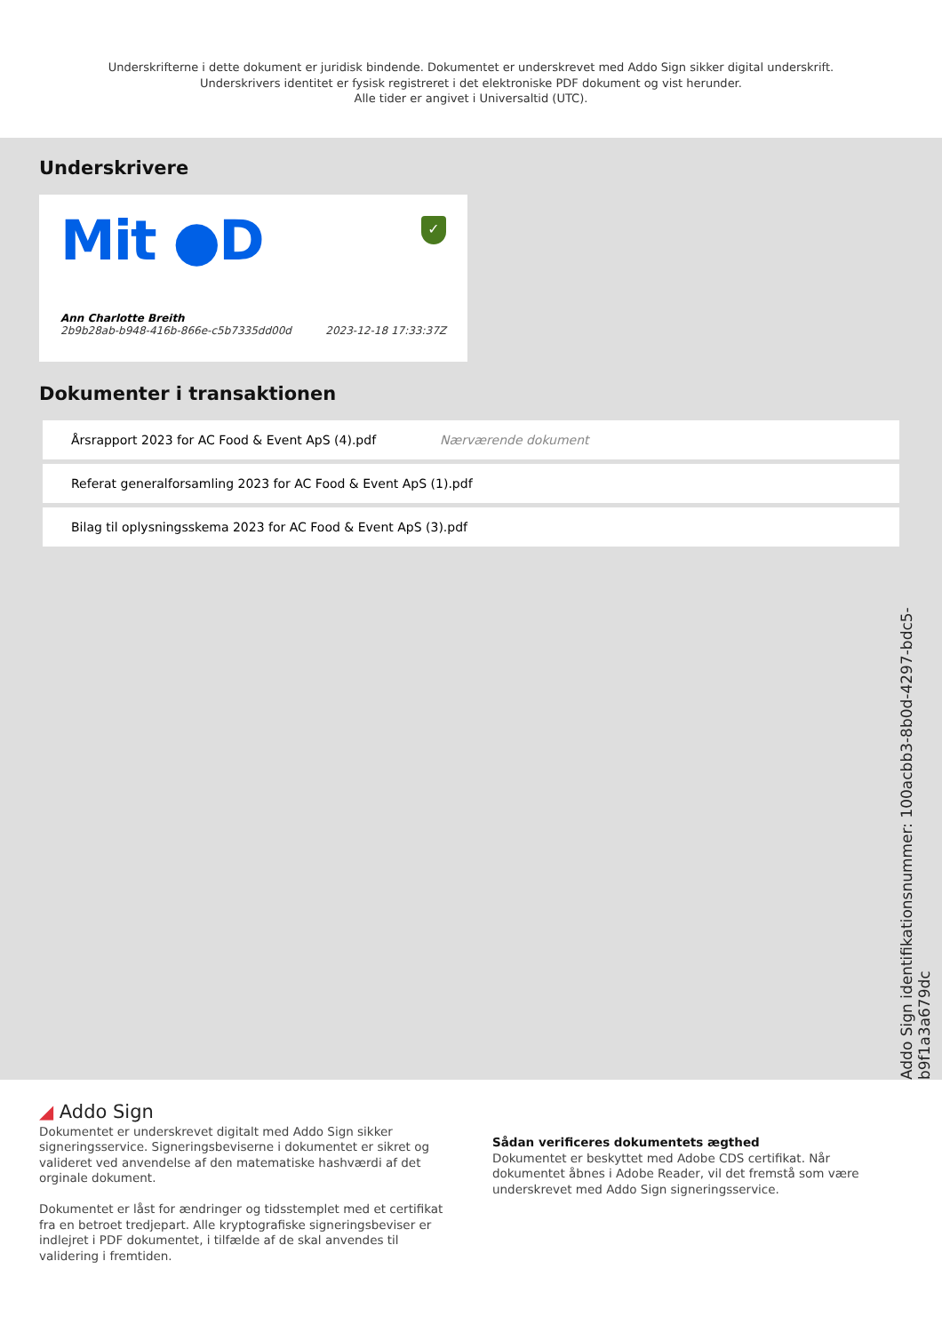Underskrifterne i dette dokument er juridisk bindende. Dokumentet er underskrevet med Addo Sign sikker digital underskrift.
Underskrivers identitet er fysisk registreret i det elektroniske PDF dokument og vist herunder.
Alle tider er angivet i Universaltid (UTC).
Underskrivere
Mit ●D
✓
Ann Charlotte Breith
2b9b28ab-b948-416b-866e-c5b7335dd00d 2023-12-18 17:33:37Z
Dokumenter i transaktionen
Årsrapport 2023 for AC Food & Event ApS (4).pdf Nærværende dokument
Referat generalforsamling 2023 for AC Food & Event ApS (1).pdf
Bilag til oplysningsskema 2023 for AC Food & Event ApS (3).pdf
Addo Sign identifikationsnummer: 100acbb3-8b0d-4297-bdc5-b9f1a3a679dc
◢ Addo Sign
Dokumentet er underskrevet digitalt med Addo Sign sikker signeringsservice. Signeringsbeviserne i dokumentet er sikret og valideret ved anvendelse af den matematiske hashværdi af det orginale dokument.
Dokumentet er låst for ændringer og tidsstemplet med et certifikat fra en betroet tredjepart. Alle kryptografiske signeringsbeviser er indlejret i PDF dokumentet, i tilfælde af de skal anvendes til validering i fremtiden.
Sådan verificeres dokumentets ægthed
Dokumentet er beskyttet med Adobe CDS certifikat. Når dokumentet åbnes i Adobe Reader, vil det fremstå som være underskrevet med Addo Sign signeringsservice.